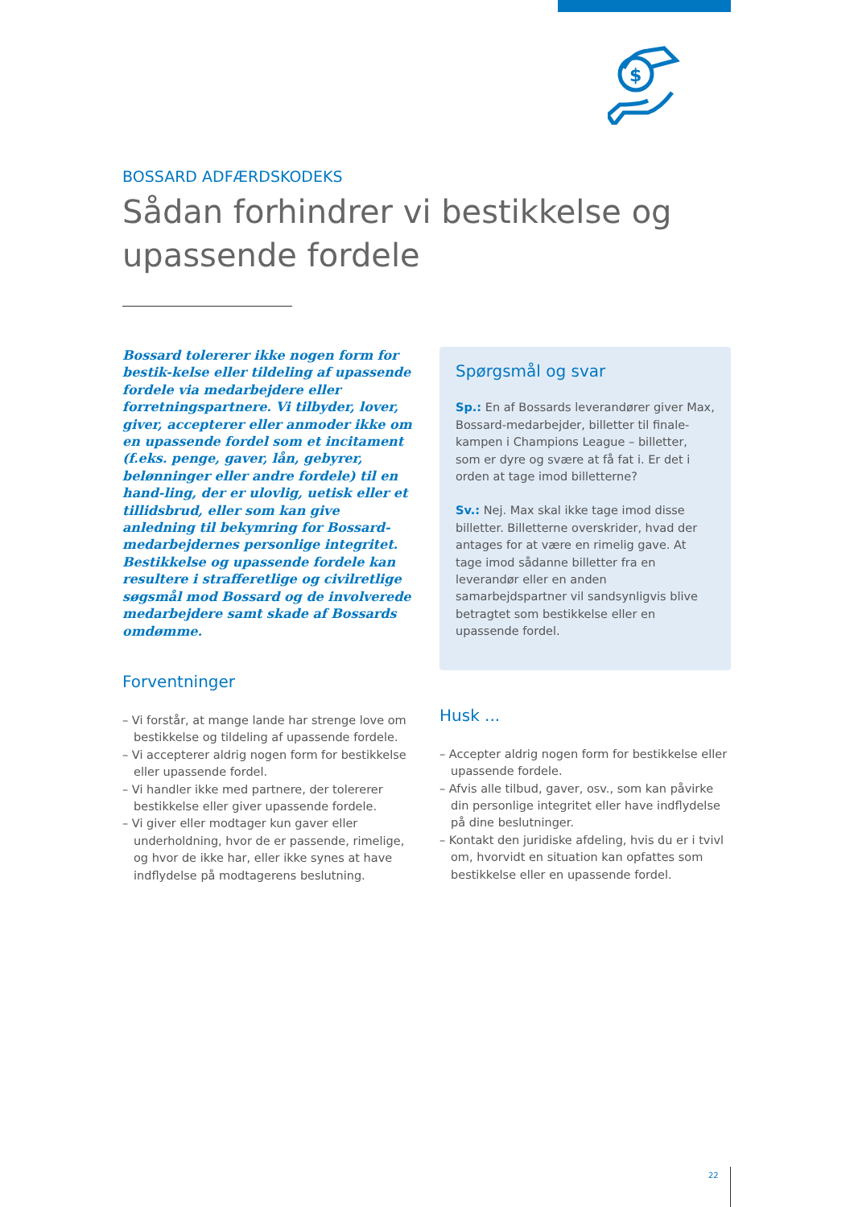$
BOSSARD ADFÆRDSKODEKS
Sådan forhindrer vi bestikkelse og upassende fordele
Bossard tolererer ikke nogen form for bestik-kelse eller tildeling af upassende fordele via medarbejdere eller forretningspartnere. Vi tilbyder, lover, giver, accepterer eller anmoder ikke om en upassende fordel som et incitament (f.eks. penge, gaver, lån, gebyrer, belønninger eller andre fordele) til en hand-ling, der er ulovlig, uetisk eller et tillidsbrud, eller som kan give anledning til bekymring for Bossard-medarbejdernes personlige integritet. Bestikkelse og upassende fordele kan resultere i strafferetlige og civilretlige søgsmål mod Bossard og de involverede medarbejdere samt skade af Bossards omdømme.
Forventninger
– Vi forstår, at mange lande har strenge love om bestikkelse og tildeling af upassende fordele.
– Vi accepterer aldrig nogen form for bestikkelse eller upassende fordel.
– Vi handler ikke med partnere, der tolererer bestikkelse eller giver upassende fordele.
– Vi giver eller modtager kun gaver eller underholdning, hvor de er passende, rimelige, og hvor de ikke har, eller ikke synes at have indflydelse på modtagerens beslutning.
Spørgsmål og svar
Sp.: En af Bossards leverandører giver Max, Bossard-medarbejder, billetter til finale-kampen i Champions League – billetter, som er dyre og svære at få fat i. Er det i orden at tage imod billetterne?
Sv.: Nej. Max skal ikke tage imod disse billetter. Billetterne overskrider, hvad der antages for at være en rimelig gave. At tage imod sådanne billetter fra en leverandør eller en anden samarbejdspartner vil sandsynligvis blive betragtet som bestikkelse eller en upassende fordel.
Husk ...
– Accepter aldrig nogen form for bestikkelse eller upassende fordele.
– Afvis alle tilbud, gaver, osv., som kan påvirke din personlige integritet eller have indflydelse på dine beslutninger.
– Kontakt den juridiske afdeling, hvis du er i tvivl om, hvorvidt en situation kan opfattes som bestikkelse eller en upassende fordel.
22